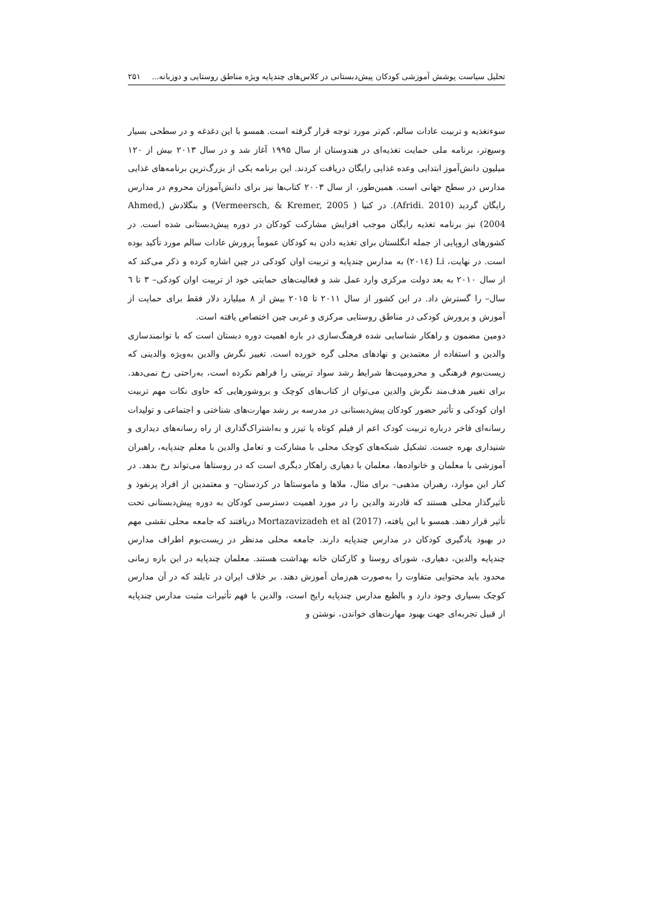تحلیل سیاست پوشش آموزشی کودکان پیش‌دبستانی در کلاس‌های چندپایه ویژه مناطق روستایی و دوزبانه... ۲۵۱
سوءتغذیه و تربیت عادات سالم، کم‌تر مورد توجه قرار گرفته است. همسو با این دغدغه و در سطحی بسیار وسیع‌تر، برنامه ملی حمایت تغذیه‌ای در هندوستان از سال ۱۹۹۵ آغاز شد و در سال ۲۰۱۳ بیش از ۱۲۰ میلیون دانش‌آموز ابتدایی وعده غذایی رایگان دریافت کردند. این برنامه یکی از بزرگ‌ترین برنامه‌های غذایی مدارس در سطح جهانی است. همین‌طور، از سال ۲۰۰۳ کتاب‌ها نیز برای دانش‌آموزان محروم در مدارس رایگان گردید (Afridi. 2010). در کنیا ( Vermeersch, & Kremer, 2005) و بنگلادش (Ahmed, 2004) نیز برنامه تغذیه رایگان موجب افزایش مشارکت کودکان در دوره پیش‌دبستانی شده است. در کشورهای اروپایی از جمله انگلستان برای تغذیه دادن به کودکان عموماً پرورش عادات سالم مورد تأکید بوده است. در نهایت، Li (۲۰۱٤) به مدارس چندپایه و تربیت اوان کودکی در چین اشاره کرده و ذکر می‌کند که از سال ۲۰۱۰ به بعد دولت مرکزی وارد عمل شد و فعالیت‌های حمایتی خود از تربیت اوان کودکی– ۳ تا ٦ سال– را گسترش داد. در این کشور از سال ۲۰۱۱ تا ۲۰۱۵ بیش از ۸ میلیارد دلار فقط برای حمایت از آموزش و پرورش کودکی در مناطق روستایی مرکزی و غربی چین اختصاص یافته است.
دومین مضمون و راهکار شناسایی شده فرهنگ‌سازی در باره اهمیت دوره دبستان است که با توانمندسازی والدین و استفاده از معتمدین و نهادهای محلی گره خورده است. تغییر نگرش والدین به‌ویژه والدینی که زیست‌بوم فرهنگی و محرومیت‌ها شرایط رشد سواد تربیتی را فراهم نکرده است، به‌راحتی رخ نمی‌دهد. برای تغییر هدف‌مند نگرش والدین می‌توان از کتاب‌های کوچک و بروشورهایی که حاوی نکات مهم تربیت اوان کودکی و تأثیر حضور کودکان پیش‌دبستانی در مدرسه بر رشد مهارت‌های شناختی و اجتماعی و تولیدات رسانه‌ای فاخر درباره تربیت کودک اعم از فیلم کوتاه یا تیزر و به‌اشتراک‌گذاری از راه رسانه‌های دیداری و شنیداری بهره جست. تشکیل شبکه‌های کوچک محلی با مشارکت و تعامل والدین با معلم چندپایه، راهبران آموزشی با معلمان و خانواده‌ها، معلمان با دهیاری راهکار دیگری است که در روستاها می‌تواند رخ بدهد. در کنار این موارد، رهبران مذهبی– برای مثال، ملاها و ماموستاها در کردستان– و معتمدین از افراد پرنفوذ و تأثیرگذار محلی هستند که قادرند والدین را در مورد اهمیت دسترسی کودکان به دوره پیش‌دبستانی تحت تأثیر قرار دهند. همسو با این یافته، Mortazavizadeh et al (2017) دریافتند که جامعه محلی نقشی مهم در بهبود یادگیری کودکان در مدارس چندپایه دارند. جامعه محلی مدنظر در زیست‌بوم اطراف مدارس چندپایه والدین، دهیاری، شورای روستا و کارکنان خانه بهداشت هستند. معلمان چندپایه در این بازه زمانی محدود باید محتوایی متفاوت را به‌صورت هم‌زمان آموزش دهند. بر خلاف ایران در تایلند که در آن مدارس کوچک بسیاری وجود دارد و بالطبع مدارس چندپایه رایج است، والدین با فهم تأثیرات مثبت مدارس چندپایه از قبیل تجربه‌ای جهت بهبود مهارت‌های خواندن، نوشتن و